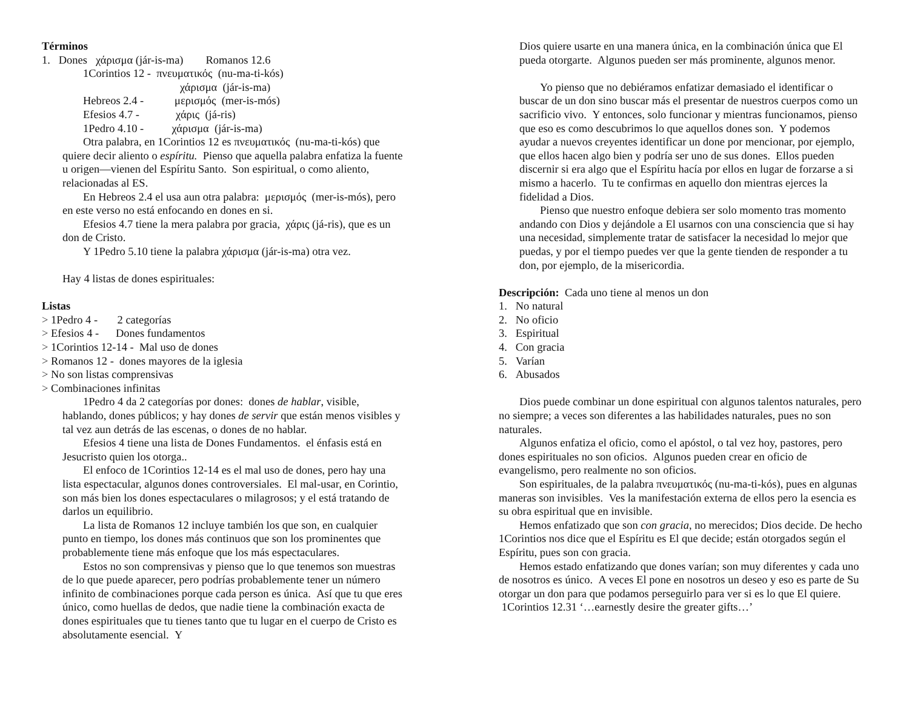Términos
1. Dones χάρισμα (jár-is-ma) Romanos 12.6
1Corintios 12 - πνευματικός (nu-ma-ti-kós)
χάρισμα (jár-is-ma)
Hebreos 2.4 - μερισμός (mer-is-mós)
Efesios 4.7 - χάρις (já-ris)
1Pedro 4.10 - χάρισμα (jár-is-ma)
Otra palabra, en 1Corintios 12 es πνευματικός (nu-ma-ti-kós) que quiere decir aliento o espíritu. Pienso que aquella palabra enfatiza la fuente u origen—vienen del Espíritu Santo. Son espiritual, o como aliento, relacionadas al ES.
En Hebreos 2.4 el usa aun otra palabra: μερισμός (mer-is-mós), pero en este verso no está enfocando en dones en si.
Efesios 4.7 tiene la mera palabra por gracia, χάρις (já-ris), que es un don de Cristo.
Y 1Pedro 5.10 tiene la palabra χάρισμα (jár-is-ma) otra vez.
Hay 4 listas de dones espirituales:
Listas
> 1Pedro 4 - 2 categorías
> Efesios 4 - Dones fundamentos
> 1Corintios 12-14 - Mal uso de dones
> Romanos 12 - dones mayores de la iglesia
> No son listas comprensivas
> Combinaciones infinitas
1Pedro 4 da 2 categorías por dones: dones de hablar, visible, hablando, dones públicos; y hay dones de servir que están menos visibles y tal vez aun detrás de las escenas, o dones de no hablar.
Efesios 4 tiene una lista de Dones Fundamentos. el énfasis está en Jesucristo quien los otorga..
El enfoco de 1Corintios 12-14 es el mal uso de dones, pero hay una lista espectacular, algunos dones controversiales. El mal-usar, en Corintio, son más bien los dones espectaculares o milagrosos; y el está tratando de darlos un equilibrio.
La lista de Romanos 12 incluye también los que son, en cualquier punto en tiempo, los dones más continuos que son los prominentes que probablemente tiene más enfoque que los más espectaculares.
Estos no son comprensivas y pienso que lo que tenemos son muestras de lo que puede aparecer, pero podrías probablemente tener un número infinito de combinaciones porque cada person es única. Así que tu que eres único, como huellas de dedos, que nadie tiene la combinación exacta de dones espirituales que tu tienes tanto que tu lugar en el cuerpo de Cristo es absolutamente esencial. Y
Dios quiere usarte en una manera única, en la combinación única que El pueda otorgarte. Algunos pueden ser más prominente, algunos menor.
Yo pienso que no debiéramos enfatizar demasiado el identificar o buscar de un don sino buscar más el presentar de nuestros cuerpos como un sacrificio vivo. Y entonces, solo funcionar y mientras funcionamos, pienso que eso es como descubrimos lo que aquellos dones son. Y podemos ayudar a nuevos creyentes identificar un done por mencionar, por ejemplo, que ellos hacen algo bien y podría ser uno de sus dones. Ellos pueden discernir si era algo que el Espíritu hacía por ellos en lugar de forzarse a si mismo a hacerlo. Tu te confirmas en aquello don mientras ejerces la fidelidad a Dios.
Pienso que nuestro enfoque debiera ser solo momento tras momento andando con Dios y dejándole a El usarnos con una consciencia que si hay una necesidad, simplemente tratar de satisfacer la necesidad lo mejor que puedas, y por el tiempo puedes ver que la gente tienden de responder a tu don, por ejemplo, de la misericordia.
Descripción: Cada uno tiene al menos un don
1. No natural
2. No oficio
3. Espiritual
4. Con gracia
5. Varían
6. Abusados
Dios puede combinar un done espiritual con algunos talentos naturales, pero no siempre; a veces son diferentes a las habilidades naturales, pues no son naturales.
Algunos enfatiza el oficio, como el apóstol, o tal vez hoy, pastores, pero dones espirituales no son oficios. Algunos pueden crear en oficio de evangelismo, pero realmente no son oficios.
Son espirituales, de la palabra πνευματικός (nu-ma-ti-kós), pues en algunas maneras son invisibles. Ves la manifestación externa de ellos pero la esencia es su obra espiritual que en invisible.
Hemos enfatizado que son con gracia, no merecidos; Dios decide. De hecho 1Corintios nos dice que el Espíritu es El que decide; están otorgados según el Espíritu, pues son con gracia.
Hemos estado enfatizando que dones varían; son muy diferentes y cada uno de nosotros es único. A veces El pone en nosotros un deseo y eso es parte de Su otorgar un don para que podamos perseguirlo para ver si es lo que El quiere. 1Corintios 12.31 ‘…earnestly desire the greater gifts…’